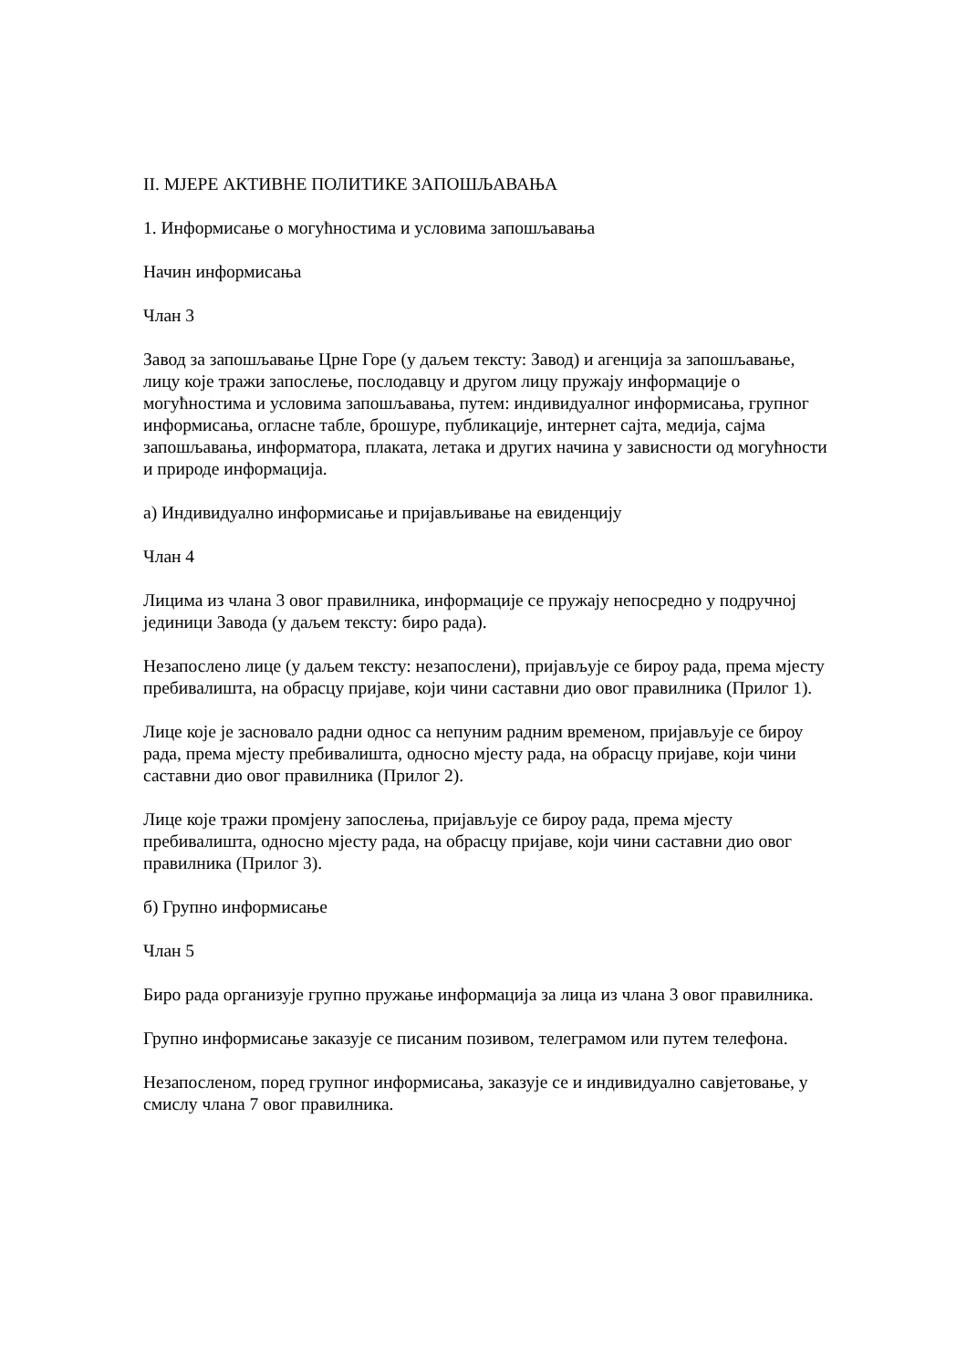II. МЈЕРЕ АКТИВНЕ ПОЛИТИКЕ ЗАПОШЉАВАЊА
1. Информисање о могућностима и условима запошљавања
Начин информисања
Члан 3
Завод за запошљавање Црне Горе (у даљем тексту: Завод) и агенција за запошљавање, лицу које тражи запослење, послодавцу и другом лицу пружају информације о могућностима и условима запошљавања, путем: индивидуалног информисања, групног информисања, огласне табле, брошуре, публикације, интернет сајта, медија, сајма запошљавања, информатора, плаката, летака и других начина у зависности од могућности и природе информација.
а) Индивидуално информисање и пријављивање на евиденцију
Члан 4
Лицима из члана 3 овог правилника, информације се пружају непосредно у подручној јединици Завода (у даљем тексту: биро рада).
Незапослено лице (у даљем тексту: незапослени), пријављује се бироу рада, према мјесту пребивалишта, на обрасцу пријаве, који чини саставни дио овог правилника (Прилог 1).
Лице које је засновало радни однос са непуним радним временом, пријављује се бироу рада, према мјесту пребивалишта, односно мјесту рада, на обрасцу пријаве, који чини саставни дио овог правилника (Прилог 2).
Лице које тражи промјену запослења, пријављује се бироу рада, према мјесту пребивалишта, односно мјесту рада, на обрасцу пријаве, који чини саставни дио овог правилника (Прилог 3).
б) Групно информисање
Члан 5
Биро рада организује групно пружање информација за лица из члана 3 овог правилника.
Групно информисање заказује се писаним позивом, телеграмом или путем телефона.
Незапосленом, поред групног информисања, заказује се и индивидуално савјетовање, у смислу члана 7 овог правилника.